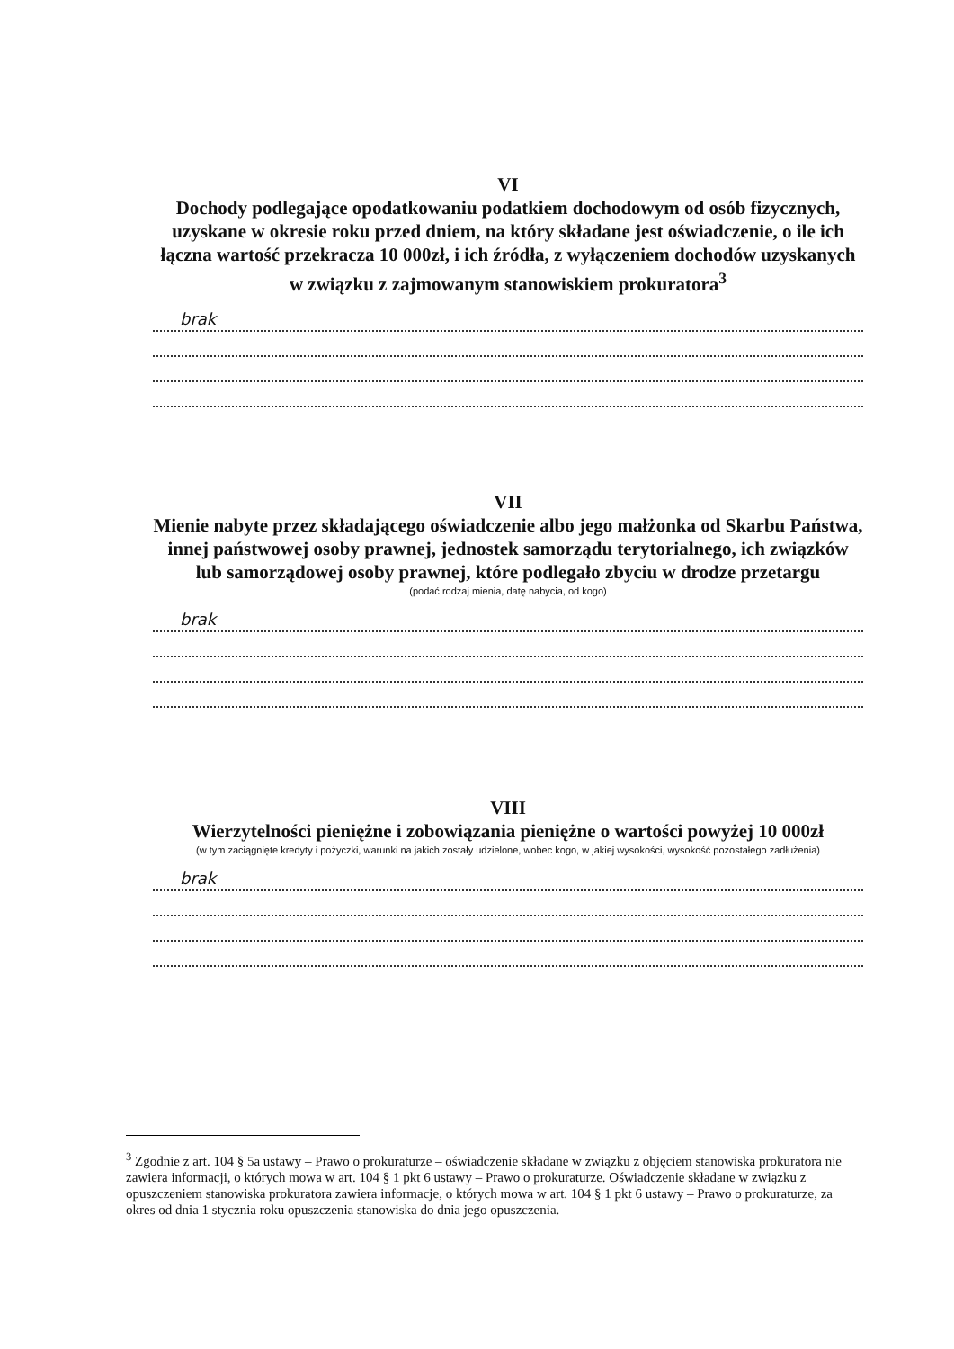VI
Dochody podlegające opodatkowaniu podatkiem dochodowym od osób fizycznych, uzyskane w okresie roku przed dniem, na który składane jest oświadczenie, o ile ich łączna wartość przekracza 10 000zł, i ich źródła, z wyłączeniem dochodów uzyskanych w związku z zajmowanym stanowiskiem prokuratora<sup>3</sup>
brak
VII
Mienie nabyte przez składającego oświadczenie albo jego małżonka od Skarbu Państwa, innej państwowej osoby prawnej, jednostek samorządu terytorialnego, ich związków lub samorządowej osoby prawnej, które podlegało zbyciu w drodze przetargu
(podać rodzaj mienia, datę nabycia, od kogo)
brak
VIII
Wierzytelności pieniężne i zobowiązania pieniężne o wartości powyżej 10 000zł
(w tym zaciągnięte kredyty i pożyczki, warunki na jakich zostały udzielone, wobec kogo, w jakiej wysokości, wysokość pozostałego zadłużenia)
brak
<sup>3</sup> Zgodnie z art. 104 § 5a ustawy – Prawo o prokuraturze – oświadczenie składane w związku z objęciem stanowiska prokuratora nie zawiera informacji, o których mowa w art. 104 § 1 pkt 6 ustawy – Prawo o prokuraturze. Oświadczenie składane w związku z opuszczeniem stanowiska prokuratora zawiera informacje, o których mowa w art. 104 § 1 pkt 6 ustawy – Prawo o prokuraturze, za okres od dnia 1 stycznia roku opuszczenia stanowiska do dnia jego opuszczenia.